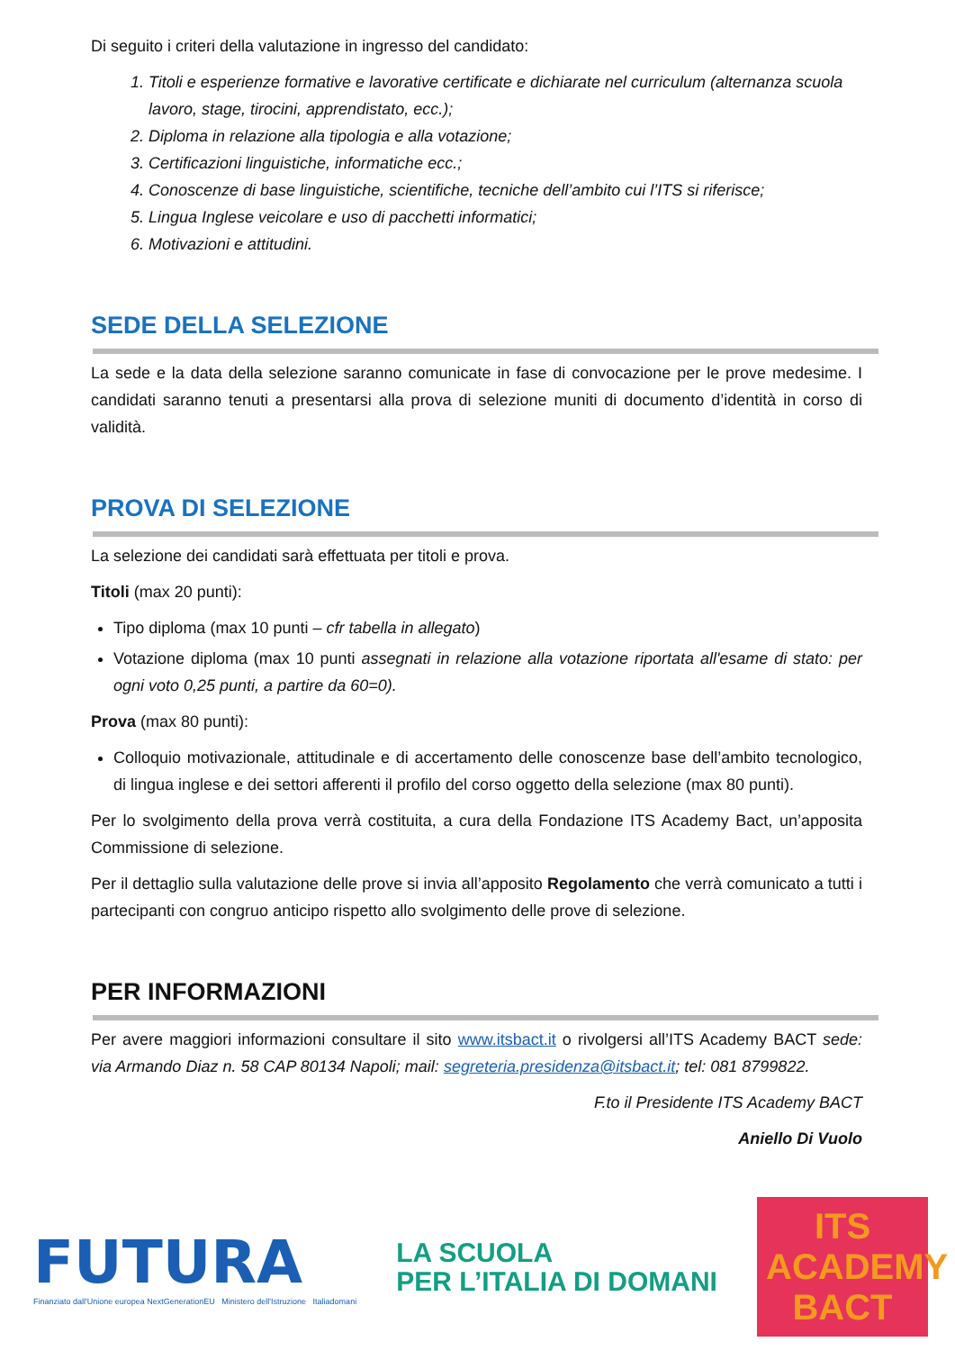Di seguito i criteri della valutazione in ingresso del candidato:
1. Titoli e esperienze formative e lavorative certificate e dichiarate nel curriculum (alternanza scuola lavoro, stage, tirocini, apprendistato, ecc.);
2. Diploma in relazione alla tipologia e alla votazione;
3. Certificazioni linguistiche, informatiche ecc.;
4. Conoscenze di base linguistiche, scientifiche, tecniche dell’ambito cui l’ITS si riferisce;
5. Lingua Inglese veicolare e uso di pacchetti informatici;
6. Motivazioni e attitudini.
SEDE DELLA SELEZIONE
La sede e la data della selezione saranno comunicate in fase di convocazione per le prove medesime. I candidati saranno tenuti a presentarsi alla prova di selezione muniti di documento d’identità in corso di validità.
PROVA DI SELEZIONE
La selezione dei candidati sarà effettuata per titoli e prova.
Titoli (max 20 punti):
Tipo diploma (max 10 punti – cfr tabella in allegato)
Votazione diploma (max 10 punti assegnati in relazione alla votazione riportata all'esame di stato: per ogni voto 0,25 punti, a partire da 60=0).
Prova (max 80 punti):
Colloquio motivazionale, attitudinale e di accertamento delle conoscenze base dell’ambito tecnologico, di lingua inglese e dei settori afferenti il profilo del corso oggetto della selezione (max 80 punti).
Per lo svolgimento della prova verrà costituita, a cura della Fondazione ITS Academy Bact, un’apposita Commissione di selezione.
Per il dettaglio sulla valutazione delle prove si invia all’apposito Regolamento che verrà comunicato a tutti i partecipanti con congruo anticipo rispetto allo svolgimento delle prove di selezione.
PER INFORMAZIONI
Per avere maggiori informazioni consultare il sito www.itsbact.it o rivolgersi all’ITS Academy BACT sede: via Armando Diaz n. 58 CAP 80134 Napoli; mail: segreteria.presidenza@itsbact.it; tel: 081 8799822.
F.to il Presidente ITS Academy BACT
Aniello Di Vuolo
FUTURA
Finanziato dall'Unione europea NextGenerationEU Ministero dell'Istruzione Italiadomani
LA SCUOLA
PER L’ITALIA DI DOMANI
ITS ACADEMY
BACT